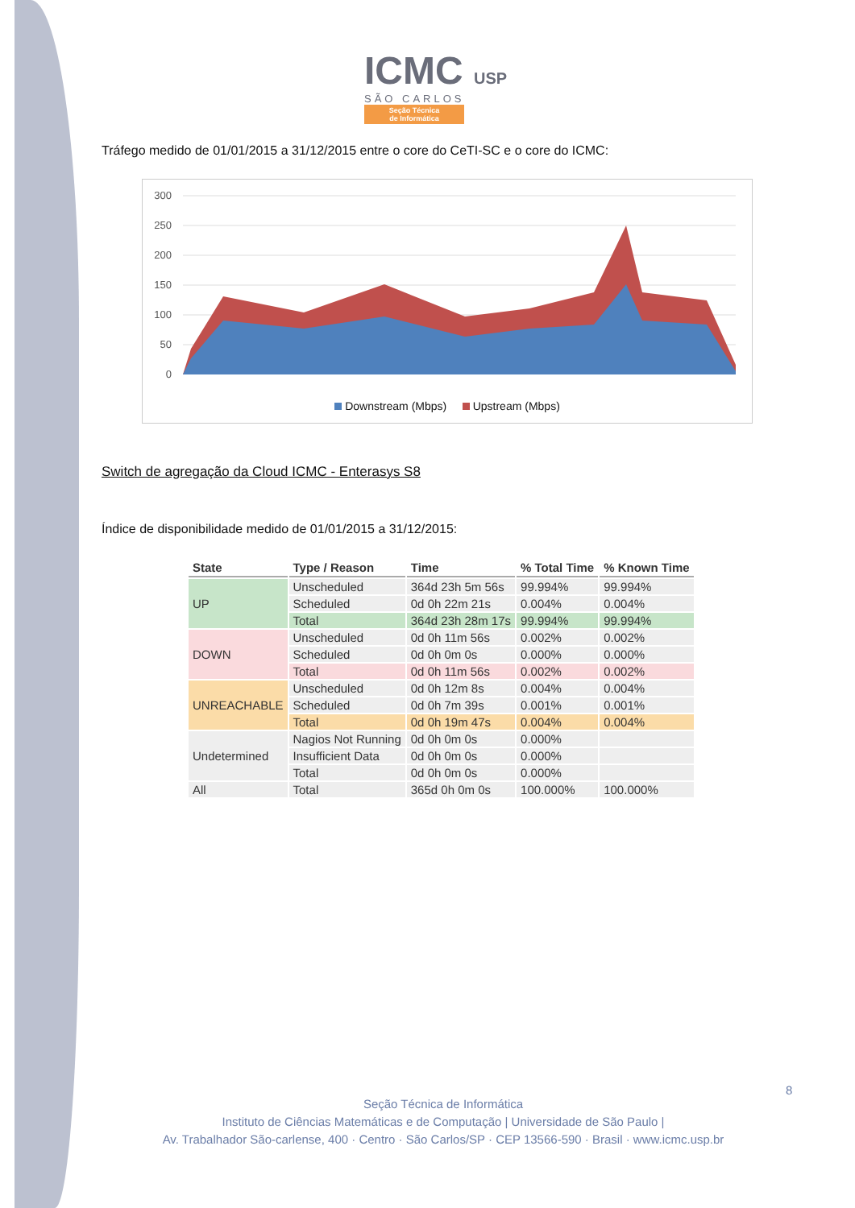ICMC USP
SÃO CARLOS
Seção Técnica
de Informática
Tráfego medido de 01/01/2015 a 31/12/2015 entre o core do CeTI-SC e o core do ICMC:
300
250
200
150
100
50
0
Downstream (Mbps) Upstream (Mbps)
Switch de agregação da Cloud ICMC - Enterasys S8
Índice de disponibilidade medido de 01/01/2015 a 31/12/2015:
| State | Type / Reason | Time | % Total Time | % Known Time |
| --- | --- | --- | --- | --- |
| UP | Unscheduled | 364d 23h 5m 56s | 99.994% | 99.994% |
| | Scheduled | 0d 0h 22m 21s | 0.004% | 0.004% |
| | Total | 364d 23h 28m 17s | 99.994% | 99.994% |
| DOWN | Unscheduled | 0d 0h 11m 56s | 0.002% | 0.002% |
| | Scheduled | 0d 0h 0m 0s | 0.000% | 0.000% |
| | Total | 0d 0h 11m 56s | 0.002% | 0.002% |
| UNREACHABLE | Unscheduled | 0d 0h 12m 8s | 0.004% | 0.004% |
| | Scheduled | 0d 0h 7m 39s | 0.001% | 0.001% |
| | Total | 0d 0h 19m 47s | 0.004% | 0.004% |
| Undetermined | Nagios Not Running | 0d 0h 0m 0s | 0.000% | |
| | Insufficient Data | 0d 0h 0m 0s | 0.000% | |
| | Total | 0d 0h 0m 0s | 0.000% | |
| All | Total | 365d 0h 0m 0s | 100.000% | 100.000% |
8
Seção Técnica de Informática
Instituto de Ciências Matemáticas e de Computação | Universidade de São Paulo |
Av. Trabalhador São-carlense, 400 · Centro · São Carlos/SP · CEP 13566-590 · Brasil · www.icmc.usp.br